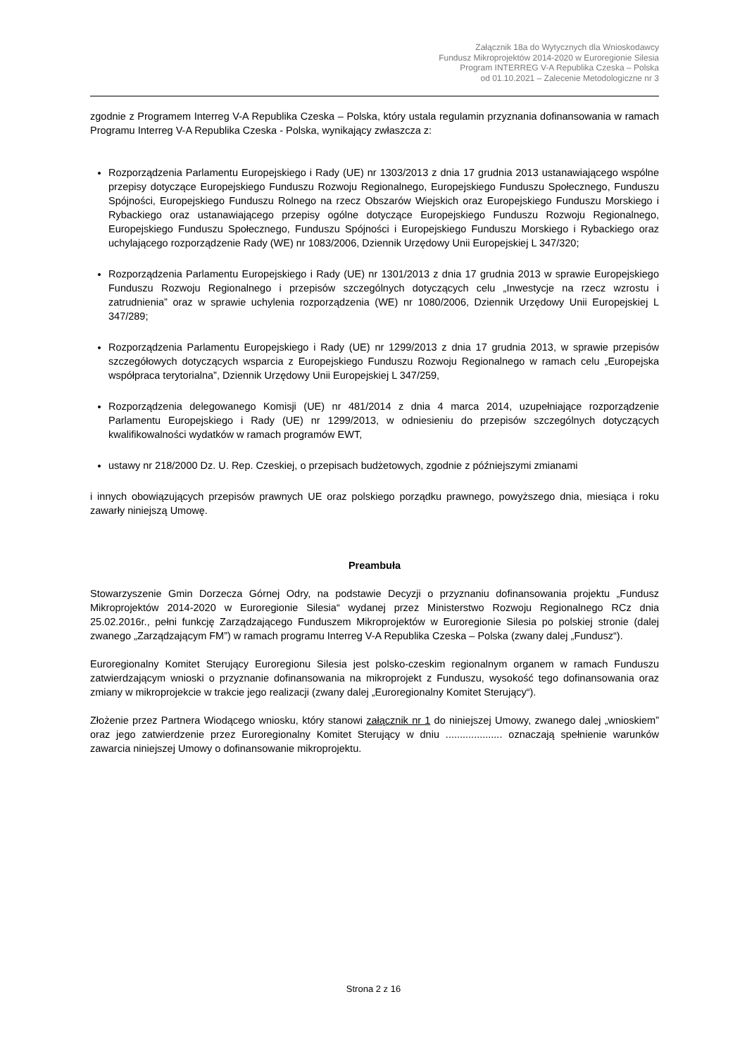Załącznik 18a do Wytycznych dla Wnioskodawcy
Fundusz Mikroprojektów 2014-2020 w Euroregionie Silesia
Program INTERREG V-A Republika Czeska – Polska
od 01.10.2021 – Zalecenie Metodologiczne nr 3
zgodnie z Programem Interreg V-A Republika Czeska – Polska, który ustala regulamin przyznania dofinansowania w ramach Programu Interreg V-A Republika Czeska - Polska, wynikający zwłaszcza z:
Rozporządzenia Parlamentu Europejskiego i Rady (UE) nr 1303/2013 z dnia 17 grudnia 2013 ustanawiającego wspólne przepisy dotyczące Europejskiego Funduszu Rozwoju Regionalnego, Europejskiego Funduszu Społecznego, Funduszu Spójności, Europejskiego Funduszu Rolnego na rzecz Obszarów Wiejskich oraz Europejskiego Funduszu Morskiego i Rybackiego oraz ustanawiającego przepisy ogólne dotyczące Europejskiego Funduszu Rozwoju Regionalnego, Europejskiego Funduszu Społecznego, Funduszu Spójności i Europejskiego Funduszu Morskiego i Rybackiego oraz uchylającego rozporządzenie Rady (WE) nr 1083/2006, Dziennik Urzędowy Unii Europejskiej L 347/320;
Rozporządzenia Parlamentu Europejskiego i Rady (UE) nr 1301/2013 z dnia 17 grudnia 2013 w sprawie Europejskiego Funduszu Rozwoju Regionalnego i przepisów szczególnych dotyczących celu „Inwestycje na rzecz wzrostu i zatrudnienia” oraz w sprawie uchylenia rozporządzenia (WE) nr 1080/2006, Dziennik Urzędowy Unii Europejskiej L 347/289;
Rozporządzenia Parlamentu Europejskiego i Rady (UE) nr 1299/2013 z dnia 17 grudnia 2013, w sprawie przepisów szczegółowych dotyczących wsparcia z Europejskiego Funduszu Rozwoju Regionalnego w ramach celu „Europejska współpraca terytorialna”, Dziennik Urzędowy Unii Europejskiej L 347/259,
Rozporządzenia delegowanego Komisji (UE) nr 481/2014 z dnia 4 marca 2014, uzupełniające rozporządzenie Parlamentu Europejskiego i Rady (UE) nr 1299/2013, w odniesieniu do przepisów szczególnych dotyczących kwalifikowalności wydatków w ramach programów EWT,
ustawy nr 218/2000 Dz. U. Rep. Czeskiej, o przepisach budżetowych, zgodnie z późniejszymi zmianami
i innych obowiązujących przepisów prawnych UE oraz polskiego porządku prawnego, powyższego dnia, miesiąca i roku zawarły niniejszą Umowę.
Preambuła
Stowarzyszenie Gmin Dorzecza Górnej Odry, na podstawie Decyzji o przyznaniu dofinansowania projektu „Fundusz Mikroprojektów 2014-2020 w Euroregionie Silesia“ wydanej przez Ministerstwo Rozwoju Regionalnego RCz dnia 25.02.2016r., pełni funkcję Zarządzającego Funduszem Mikroprojektów w Euroregionie Silesia po polskiej stronie (dalej zwanego „Zarządzającym FM”) w ramach programu Interreg V-A Republika Czeska – Polska (zwany dalej „Fundusz“).
Euroregionalny Komitet Sterujący Euroregionu Silesia jest polsko-czeskim regionalnym organem w ramach Funduszu zatwierdzającym wnioski o przyznanie dofinansowania na mikroprojekt z Funduszu, wysokość tego dofinansowania oraz zmiany w mikroprojekcie w trakcie jego realizacji (zwany dalej „Euroregionalny Komitet Sterujący“).
Złożenie przez Partnera Wiodącego wniosku, który stanowi załącznik nr 1 do niniejszej Umowy, zwanego dalej „wnioskiem” oraz jego zatwierdzenie przez Euroregionalny Komitet Sterujący w dniu .................... oznaczają spełnienie warunków zawarcia niniejszej Umowy o dofinansowanie mikroprojektu.
Strona 2 z 16